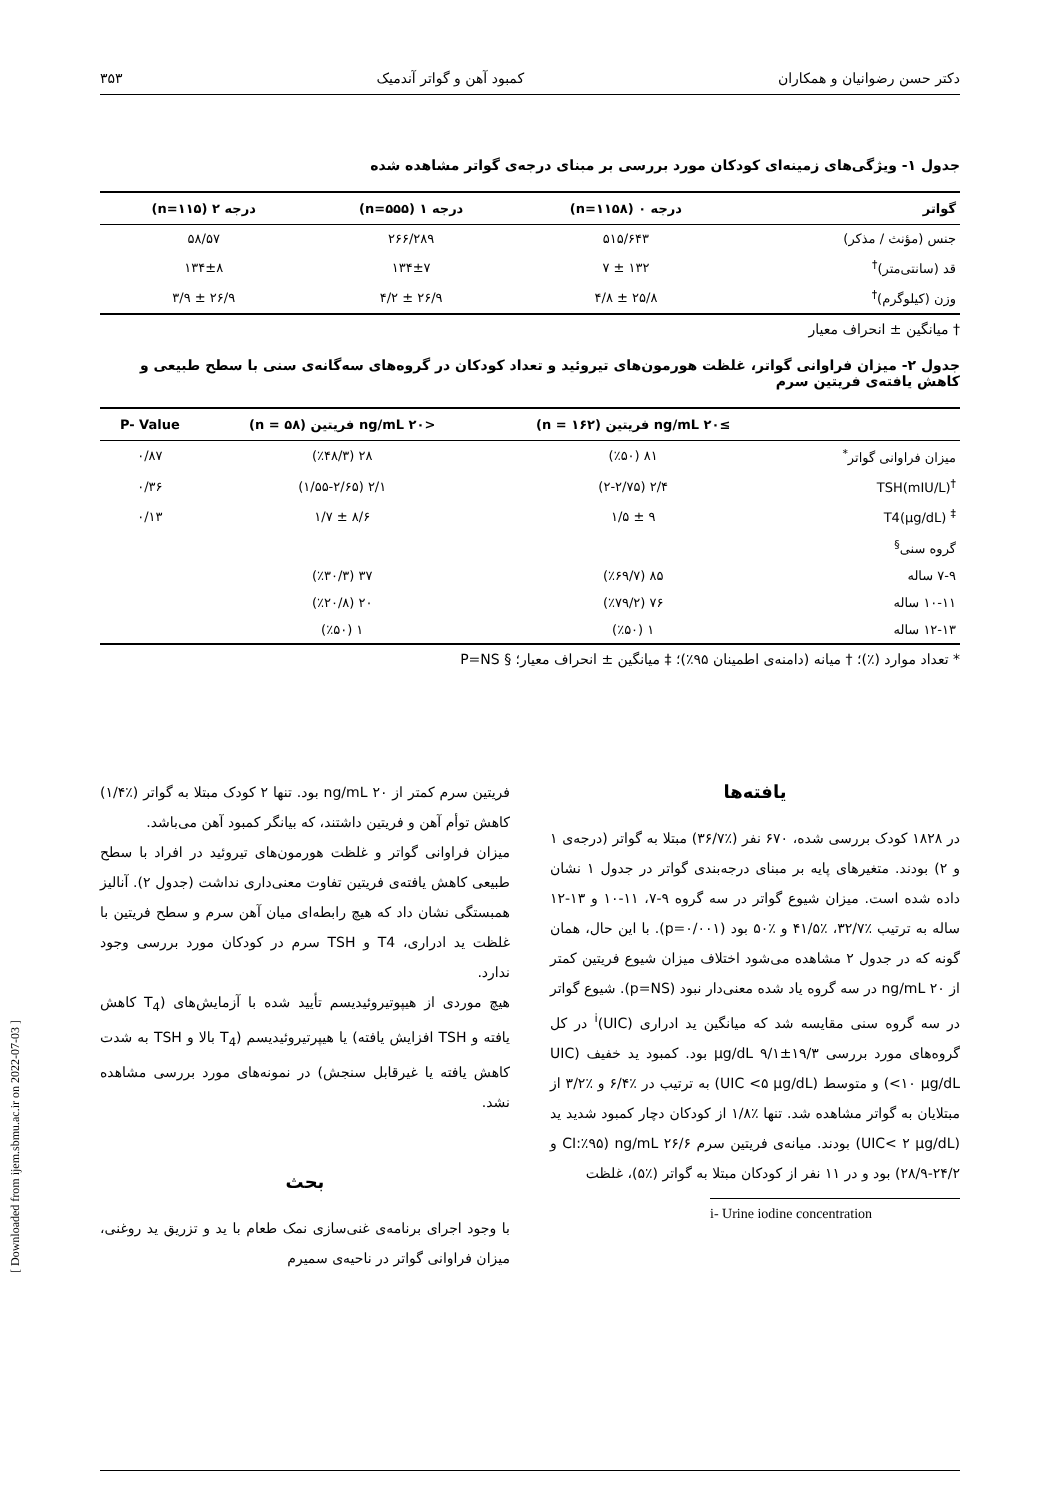دکتر حسن رضوانیان و همکاران کمبود آهن و گواتر آندمیک ۳۵۳
جدول ۱- ویژگی‌های زمینه‌ای کودکان مورد بررسی بر مبنای درجه‌ی گواتر مشاهده شده
| گواتر | درجه ۰ (n=۱۱۵۸) | درجه ۱ (n=۵۵۵) | درجه ۲ (n=۱۱۵) |
| --- | --- | --- | --- |
| جنس (مؤنث / مذکر) | ۵۱۵/۶۴۳ | ۲۶۶/۲۸۹ | ۵۸/۵۷ |
| قد (سانتی‌متر)<sup>†</sup> | ۱۳۲ ± ۷ | ۱۳۴±۷ | ۱۳۴±۸ |
| وزن (کیلوگرم)<sup>†</sup> | ۲۵/۸ ± ۴/۸ | ۲۶/۹ ± ۴/۲ | ۲۶/۹ ± ۳/۹ |
† میانگین ± انحراف معیار
جدول ۲- میزان فراوانی گواتر، غلظت هورمون‌های تیروئید و تعداد کودکان در گروه‌های سه‌گانه‌ی سنی با سطح طبیعی و کاهش یافته‌ی فریتین سرم
| | ≥۲۰ ng/mL فریتین (n = ۱۶۲) | <۲۰ ng/mL فریتین (n = ۵۸) | P- Value |
| --- | --- | --- | --- |
| میزان فراوانی گواتر<sup>*</sup> | ۸۱ (٪۵۰) | ۲۸ (٪۴۸/۳) | ۰/۸۷ |
| <sup>†</sup> TSH(mIU/L) | ۲/۴ (۲-۲/۷۵) | ۲/۱ (۱/۵۵-۲/۶۵) | ۰/۳۶ |
| <sup>‡</sup> T4(µg/dL) | ۹ ± ۱/۵ | ۸/۶ ± ۱/۷ | ۰/۱۳ |
| گروه سنی<sup>§</sup> | | | |
| ۷-۹ ساله | ۸۵ (٪۶۹/۷) | ۳۷ (٪۳۰/۳) | |
| ۱۰-۱۱ ساله | ۷۶ (٪۷۹/۲) | ۲۰ (٪۲۰/۸) | |
| ۱۲-۱۳ ساله | ۱ (٪۵۰) | ۱ (٪۵۰) | |
* تعداد موارد (٪)؛ † میانه (دامنه‌ی اطمینان ۹۵٪)؛ ‡ میانگین ± انحراف معیار؛ § P=NS
یافته‌ها
در ۱۸۲۸ کودک بررسی شده، ۶۷۰ نفر (٪۳۶/۷) مبتلا به گواتر (درجه‌ی ۱ و ۲) بودند. متغیرهای پایه بر مبنای درجه‌بندی گواتر در جدول ۱ نشان داده شده است. میزان شیوع گواتر در سه گروه ۹-۷، ۱۱-۱۰ و ۱۳-۱۲ ساله به ترتیب ٪۳۲/۷، ٪۴۱/۵ و ٪۵۰ بود (p=۰/۰۰۱). با این حال، همان گونه که در جدول ۲ مشاهده می‌شود اختلاف میزان شیوع فریتین کمتر از ۲۰ ng/mL در سه گروه یاد شده معنی‌دار نبود (p=NS). شیوع گواتر در سه گروه سنی مقایسه شد که میانگین ید ادراری (UIC)<sup>i</sup> در کل گروه‌های مورد بررسی ۱۹/۳±۹/۱ µg/dL بود. کمبود ید خفیف (UIC <۱۰ µg/dL) و متوسط (UIC <۵ µg/dL) به ترتیب در ٪۶/۴ و ٪۳/۲ از مبتلایان به گواتر مشاهده شد. تنها ٪۱/۸ از کودکان دچار کمبود شدید ید (UIC< ۲ µg/dL) بودند. میانه‌ی فریتین سرم ۲۶/۶ ng/mL (CI:٪۹۵ و ۲۴/۲-۲۸/۹) بود و در ۱۱ نفر از کودکان مبتلا به گواتر (٪۵)، غلظت
i- Urine iodine concentration
فریتین سرم کمتر از ۲۰ ng/mL بود. تنها ۲ کودک مبتلا به گواتر (٪۱/۴) کاهش توأم آهن و فریتین داشتند، که بیانگر کمبود آهن می‌باشد.
میزان فراوانی گواتر و غلظت هورمون‌های تیروئید در افراد با سطح طبیعی کاهش یافته‌ی فریتین تفاوت معنی‌داری نداشت (جدول ۲). آنالیز همبستگی نشان داد که هیچ رابطه‌ای میان آهن سرم و سطح فریتین با غلظت ید ادراری، T4 و TSH سرم در کودکان مورد بررسی وجود ندارد.
هیچ موردی از هیپوتیروئیدیسم تأیید شده با آزمایش‌های (T<sub>4</sub> کاهش یافته و TSH افزایش یافته) یا هیپرتیروئیدیسم (T<sub>4</sub> بالا و TSH به شدت کاهش یافته یا غیرقابل سنجش) در نمونه‌های مورد بررسی مشاهده نشد.
بحث
با وجود اجرای برنامه‌ی غنی‌سازی نمک طعام با ید و تزریق ید روغنی، میزان فراوانی گواتر در ناحیه‌ی سمیرم
[ Downloaded from ijem.sbmu.ac.ir on 2022-07-03 ]